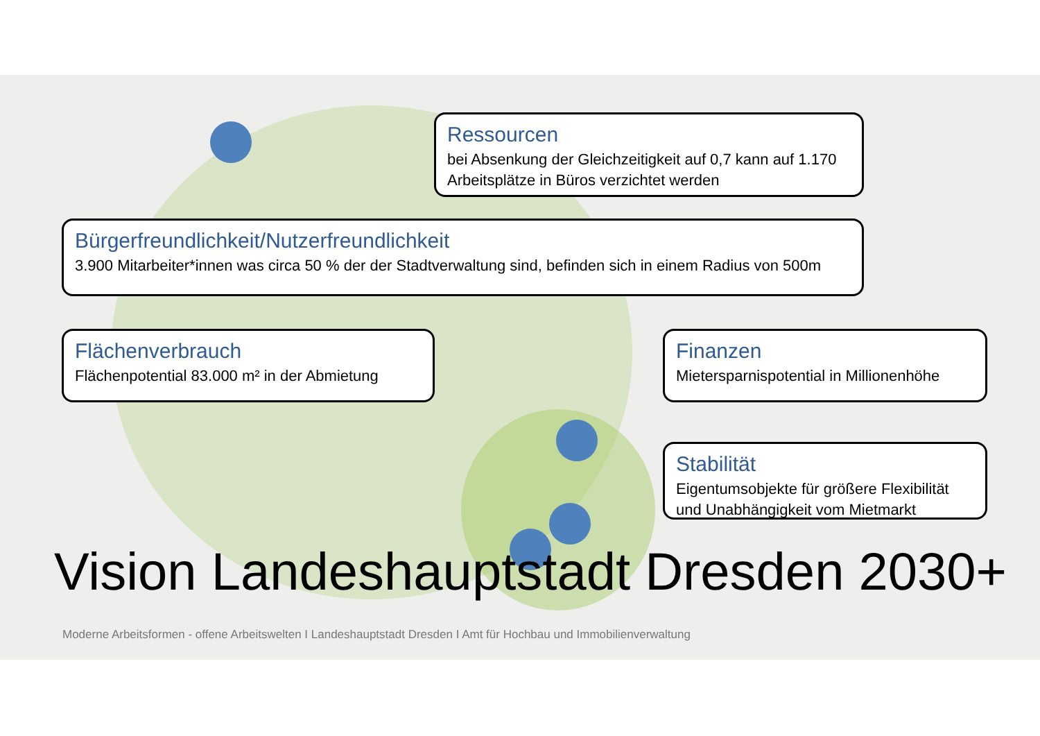Ressourcen
bei Absenkung der Gleichzeitigkeit auf 0,7 kann auf 1.170 Arbeitsplätze in Büros verzichtet werden
Bürgerfreundlichkeit/Nutzerfreundlichkeit
3.900 Mitarbeiter*innen was circa 50 % der der Stadtverwaltung sind, befinden sich in einem Radius von 500m
Flächenverbrauch
Flächenpotential 83.000 m² in der Abmietung
Finanzen
Mietersparnispotential in Millionenhöhe
Stabilität
Eigentumsobjekte für größere Flexibilität und Unabhängigkeit vom Mietmarkt
Vision Landeshauptstadt Dresden 2030+
Moderne Arbeitsformen - offene Arbeitswelten I Landeshauptstadt Dresden I Amt für Hochbau und Immobilienverwaltung